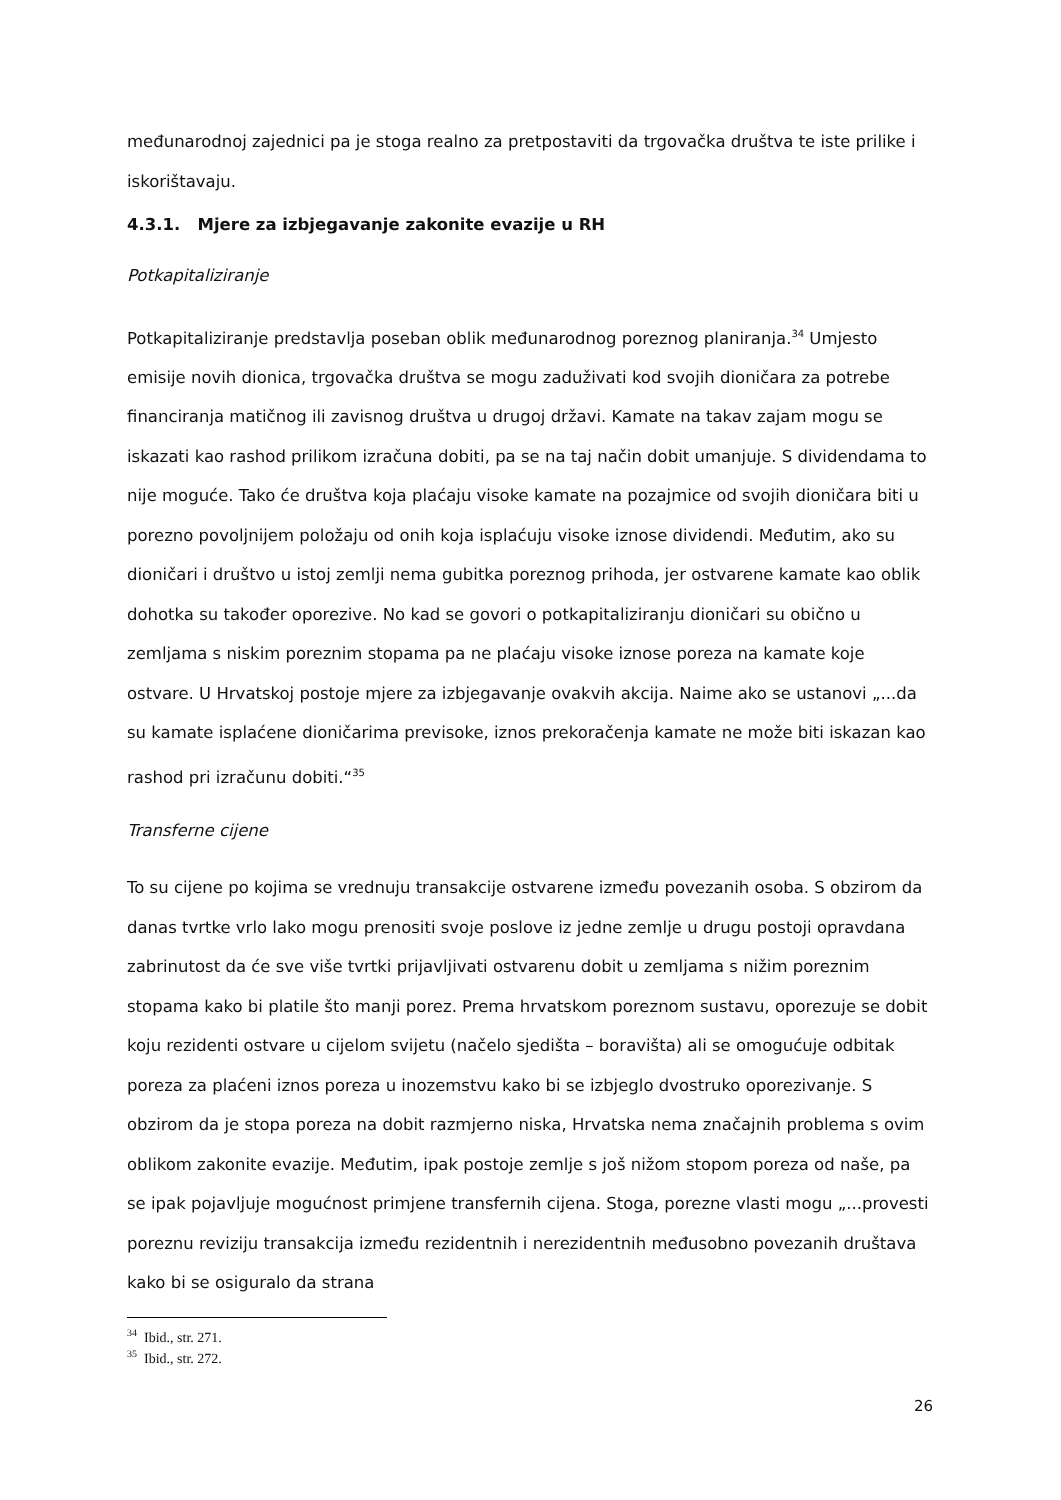međunarodnoj zajednici pa je stoga realno za pretpostaviti da trgovačka društva te iste prilike i iskorištavaju.
4.3.1. Mjere za izbjegavanje zakonite evazije u RH
Potkapitaliziranje
Potkapitaliziranje predstavlja poseban oblik međunarodnog poreznog planiranja.<sup>34</sup> Umjesto emisije novih dionica, trgovačka društva se mogu zaduživati kod svojih dioničara za potrebe financiranja matičnog ili zavisnog društva u drugoj državi. Kamate na takav zajam mogu se iskazati kao rashod prilikom izračuna dobiti, pa se na taj način dobit umanjuje. S dividendama to nije moguće. Tako će društva koja plaćaju visoke kamate na pozajmice od svojih dioničara biti u porezno povoljnijem položaju od onih koja isplaćuju visoke iznose dividendi. Međutim, ako su dioničari i društvo u istoj zemlji nema gubitka poreznog prihoda, jer ostvarene kamate kao oblik dohotka su također oporezive. No kad se govori o potkapitaliziranju dioničari su obično u zemljama s niskim poreznim stopama pa ne plaćaju visoke iznose poreza na kamate koje ostvare. U Hrvatskoj postoje mjere za izbjegavanje ovakvih akcija. Naime ako se ustanovi „...da su kamate isplaćene dioničarima previsoke, iznos prekoračenja kamate ne može biti iskazan kao rashod pri izračunu dobiti.“<sup>35</sup>
Transferne cijene
To su cijene po kojima se vrednuju transakcije ostvarene između povezanih osoba. S obzirom da danas tvrtke vrlo lako mogu prenositi svoje poslove iz jedne zemlje u drugu postoji opravdana zabrinutost da će sve više tvrtki prijavljivati ostvarenu dobit u zemljama s nižim poreznim stopama kako bi platile što manji porez. Prema hrvatskom poreznom sustavu, oporezuje se dobit koju rezidenti ostvare u cijelom svijetu (načelo sjedišta – boravišta) ali se omogućuje odbitak poreza za plaćeni iznos poreza u inozemstvu kako bi se izbjeglo dvostruko oporezivanje. S obzirom da je stopa poreza na dobit razmjerno niska, Hrvatska nema značajnih problema s ovim oblikom zakonite evazije. Međutim, ipak postoje zemlje s još nižom stopom poreza od naše, pa se ipak pojavljuje mogućnost primjene transfernih cijena. Stoga, porezne vlasti mogu „...provesti poreznu reviziju transakcija između rezidentnih i nerezidentnih međusobno povezanih društava kako bi se osiguralo da strana
<sup>34</sup> Ibid., str. 271.
<sup>35</sup> Ibid., str. 272.
26